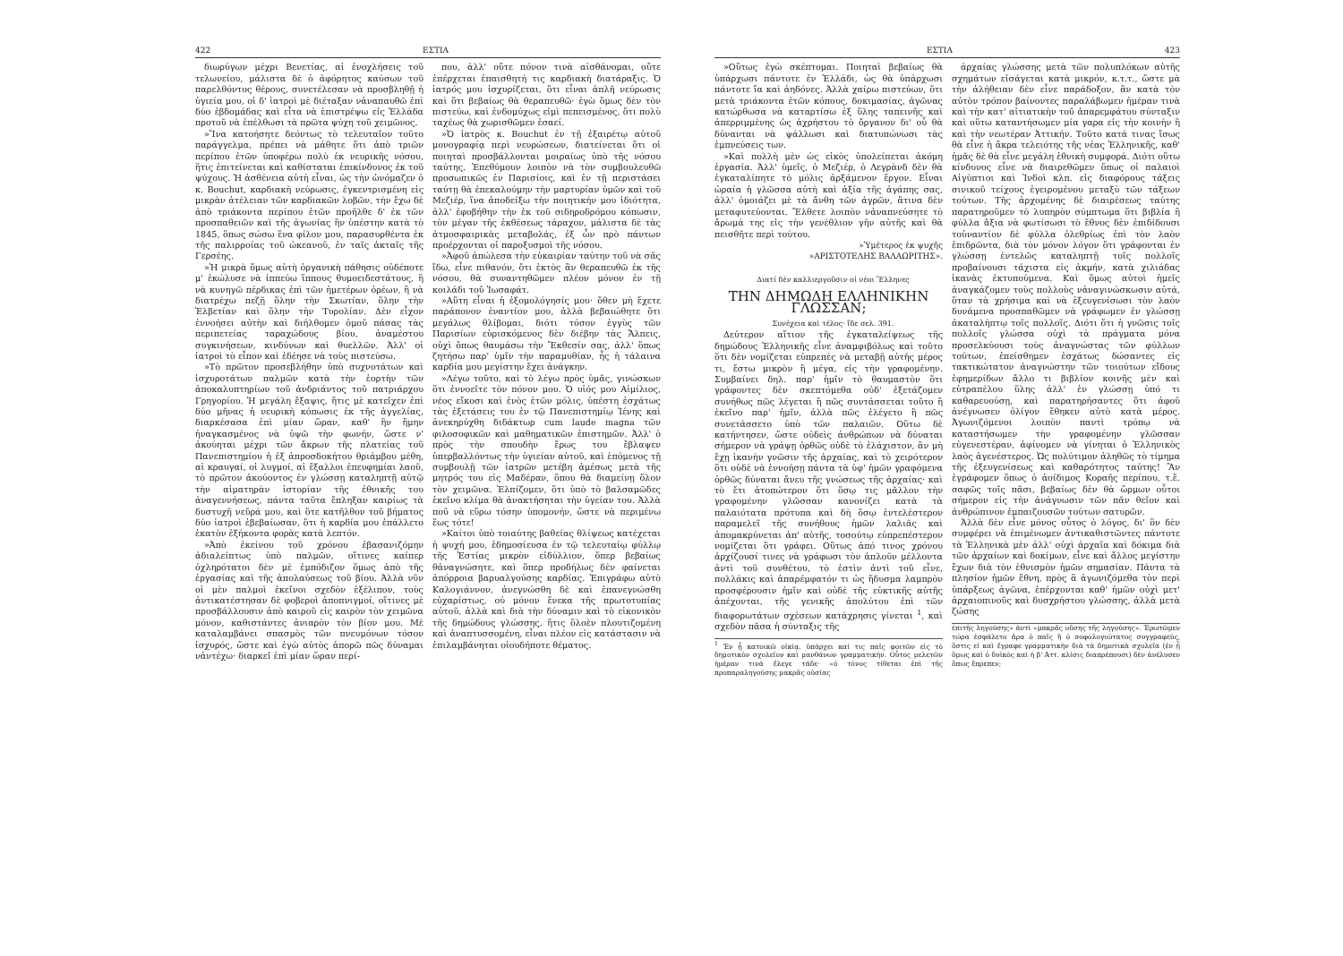422 ΕΣΤΙΑ
διωρύγων μέχρι Βενετίας, αἱ ἐνοχλήσεις τοῦ τελωνείου, μάλιστα δὲ ὁ ἀφόρητος καύσων τοῦ παρελθόντος θέρους, συνετέλεσαν νὰ προσβληθῇ ἡ ὑγιεία μου, οἱ δ' ἰατροὶ μὲ διέταξαν νἀναπαυθῶ ἐπὶ δύο ἑβδομάδας καὶ εἶτα νὰ ἐπιστρέψω εἰς Ἑλλάδα προτοῦ νὰ ἐπέλθωσι τὰ πρῶτα ψύχη τοῦ χειμῶνος.
»Ἵνα κατοήσητε δεόντως τὸ τελευταῖον τοῦτο παράγγελμα, πρέπει νὰ μάθητε ὅτι ἀπὸ τριῶν περίπου ἐτῶν ὑποφέρω πολὺ ἐκ νευρικῆς νόσου, ἥτις ἐπιτείνεται καὶ καθίσταται ἐπικίνδυνος ἐκ τοῦ ψύχους. Ἡ ἀσθένεια αὐτὴ εἶναι, ὡς τὴν ὠνόμαζεν ὁ κ. Bouchut, καρδιακὴ νεύρωσις, ἐγκεντρισμένη εἰς μικρὰν ἀτέλειαν τῶν καρδιακῶν λοβῶν, τὴν ἔχω δὲ ἀπὸ τριάκοντα περίπου ἐτῶν προῆλθε δ' ἐκ τῶν προσπαθειῶν καὶ τῆς ἀγωνίας ἣν ὑπέστην κατὰ τὸ 1845, ὅπως σώσω ἕνα φίλον μου, παρασυρθέντα ἐκ τῆς παλιρροίας τοῦ ὠκεανοῦ, ἐν ταῖς ἀκταῖς τῆς Γερσέης.
»Ἡ μικρὰ ὅμως αὐτὴ ὀργανικὴ πάθησις οὐδέποτε μ' ἐκώλυσε νὰ ἱππεύω ἵππους θυμοειδεστάτους, ἢ νὰ κυνηγῶ πέρδικας ἐπὶ τῶν ἡμετέρων ὀρέων, ἢ νὰ διατρέχω πεζῇ ὅλην τὴν Σκωτίαν, ὅλην τὴν Ἑλβετίαν καὶ ὅλην τὴν Τυρολίαν. Δὲν εἶχον ἐννοήσει αὐτὴν καὶ διήλθομεν ὁμοῦ πάσας τὰς περιπετείας ταραχώδους βίου, ἀναμέστου συγκινήσεων, κινδύνων καὶ θυελλῶν. Ἀλλ' οἱ ἰατροὶ τὸ εἶπον καὶ ἐδέησε νὰ τοὺς πιστεύσω.
»Τὸ πρῶτον προσεβλήθην ὑπὸ συχνοτάτων καὶ ἰσχυροτάτων παλμῶν κατὰ τὴν ἑορτὴν τῶν ἀποκαλυπτηρίων τοῦ ἀνδριάντος τοῦ πατριάρχου Γρηγορίου. Ἡ μεγάλη ἔξαψις, ἥτις μὲ κατεῖχεν ἐπὶ δύο μῆνας ἡ νευρικὴ κόπωσις ἐκ τῆς ἀγγελίας, διαρκέσασα ἐπὶ μίαν ὥραν, καθ' ἣν ἤμην ἠναγκασμένος νὰ ὑψῶ τὴν φωνήν, ὥστε ν' ἀκούηται μέχρι τῶν ἄκρων τῆς πλατείας τοῦ Πανεπιστημίου ἡ ἐξ ἀπροσδοκήτου θριάμβου μέθη, αἱ κραυγαί, οἱ λυγμοί, αἱ ἔξαλλοι ἐπευφημίαι λαοῦ, τὸ πρῶτον ἀκούοντος ἐν γλώσσῃ καταληπτῇ αὐτῷ τὴν αἱματηρὰν ἱστορίαν τῆς ἐθνικῆς του ἀναγεννήσεως, πάντα ταῦτα ἔπληξαν καιρίως τὰ δυστυχῆ νεῦρά μου, καὶ ὅτε κατῆλθον τοῦ βήματος δύο ἰατροὶ ἐβεβαίωσαν, ὅτι ἡ καρδία μου ἐπάλλετο ἑκατὸν ἑξήκοντα φορὰς κατὰ λεπτόν.
»Ἀπὸ ἐκείνου τοῦ χρόνου ἐβασανιζόμην ἀδιαλείπτως ὑπὸ παλμῶν, οἵτινες καίπερ ὀχληρότατοι δὲν μὲ ἐμπόδιζον ὅμως ἀπὸ τῆς ἐργασίας καὶ τῆς ἀπολαύσεως τοῦ βίου. Ἀλλὰ νῦν οἱ μὲν παλμοὶ ἐκεῖνοι σχεδὸν ἐξέλιπον, τοὺς ἀντικατέστησαν δὲ φοβεροὶ ἀποπνιγμοί, οἵτινες μὲ προσβάλλουσιν ἀπὸ καιροῦ εἰς καιρὸν τὸν χειμῶνα μόνον, καθιστάντες ἀνιαρὸν τὸν βίον μου. Μὲ καταλαμβάνει σπασμὸς τῶν πνευμόνων τόσον ἰσχυρός, ὥστε καὶ ἐγὼ αὐτὸς ἀπορῶ πῶς δύναμαι νἀντέχω· διαρκεῖ ἐπὶ μίαν ὥραν περί-
που, ἀλλ' οὔτε πόνον τινὰ αἰσθάνομαι, οὔτε ἐπέρχεται ἐπαισθητή τις καρδιακὴ διατάραξις. Ὁ ἰατρός μου ἰσχυρίζεται, ὅτι εἶναι ἁπλῆ νεύρωσις καὶ ὅτι βεβαίως θὰ θεραπευθῶ· ἐγὼ ὅμως δὲν τὸν πιστεύω, καὶ ἐνδομύχως εἰμὶ πεπεισμένος, ὅτι πολὺ ταχέως θὰ χωρισθῶμεν ἐσαεί.
»Ὁ ἰατρὸς κ. Bouchut ἐν τῇ ἐξαιρέτῳ αὐτοῦ μονογραφίᾳ περὶ νευρώσεων, διατείνεται ὅτι οἱ ποιηταὶ προσβάλλονται μοιραίως ὑπὸ τῆς νόσου ταύτης. Ἐπεθύμουν λοιπὸν νὰ τὸν συμβουλευθῶ προσωπικῶς ἐν Παρισίοις, καὶ ἐν τῇ περιστάσει ταύτῃ θὰ ἐπεκαλούμην τὴν μαρτυρίαν ὑμῶν καὶ τοῦ Μεζιέρ, ἵνα ἀποδείξω τὴν ποιητικήν μου ἰδιότητα, ἀλλ' ἐφοβήθην τὴν ἐκ τοῦ σιδηροδρόμου κόπωσιν, τὸν μέγαν τῆς ἐκθέσεως τάραχον, μάλιστα δὲ τὰς ἀτμοσφαιρικὰς μεταβολάς, ἐξ ὧν πρὸ πάντων προέρχονται οἱ παροξυσμοὶ τῆς νόσου.
»Ἀφοῦ ἀπώλεσα τὴν εὐκαιρίαν ταύτην τοῦ νὰ σᾶς ἴδω, εἶνε πιθανόν, ὅτι ἐκτὸς ἂν θεραπευθῶ ἐκ τῆς νόσου, θὰ συναντηθῶμεν πλέον μόνον ἐν τῇ κοιλάδι τοῦ Ἰωσαφάτ.
»Αὕτη εἶναι ἡ ἐξομολόγησίς μου· ὅθεν μὴ ἔχετε παράπονον ἐναντίον μου, ἀλλὰ βεβαιώθητε ὅτι μεγάλως θλίβομαι, διότι τόσον ἐγγὺς τῶν Παρισίων εὑρισκόμενος δὲν διέβην τὰς Ἄλπεις, οὐχὶ ὅπως θαυμάσω τὴν Ἔκθεσίν σας, ἀλλ' ὅπως ζητήσω παρ' ὑμῖν τὴν παραμυθίαν, ἧς ἡ τάλαινα καρδία μου μεγίστην ἔχει ἀνάγκην.
»Λέγω τοῦτο, καὶ τὸ λέγω πρὸς ὑμᾶς, γινώσκων ὅτι ἐννοεῖτε τὸν πόνον μου. Ὁ υἱός μου Αἰμίλιος, νέος εἴκοσι καὶ ἑνὸς ἐτῶν μόλις, ὑπέστη ἐσχάτως τὰς ἐξετάσεις του ἐν τῷ Πανεπιστημίῳ Ἰένης καὶ ἀνεκηρύχθη διδάκτωρ cum laude magna τῶν φιλοσοφικῶν καὶ μαθηματικῶν ἐπιστημῶν. Ἀλλ' ὁ πρὸς τὴν σπουδὴν ἔρως του ἔβλαψεν ὑπερβαλλόντως τὴν ὑγιείαν αὐτοῦ, καὶ ἑπόμενος τῇ συμβουλῇ τῶν ἰατρῶν μετέβη ἀμέσως μετὰ τῆς μητρός του εἰς Μαδέραν, ὅπου θὰ διαμείνῃ ὅλον τὸν χειμῶνα. Ἐλπίζομεν, ὅτι ὑπὸ τὸ βαλσαμῶδες ἐκεῖνο κλίμα θὰ ἀνακτήσηται τὴν ὑγείαν του. Ἀλλὰ ποῦ νὰ εὕρω τόσην ὑπομονήν, ὥστε νὰ περιμένω ἕως τότε!
»Καίτοι ὑπὸ τοιαύτης βαθείας θλίψεως κατέχεται ἡ ψυχή μου, ἐδημοσίευσα ἐν τῷ τελευταίῳ φύλλῳ τῆς Ἑστίας μικρὸν εἰδύλλιον, ὅπερ βεβαίως θἀναγνώσητε, καὶ ὅπερ προδήλως δὲν φαίνεται ἀπόρροια βαρυαλγούσης καρδίας. Ἐπιγράφω αὐτὸ Καλογιάννον, ἀνεγνώσθη δὲ καὶ ἐπανεγνώσθη εὐχαρίστως, οὐ μόνον ἕνεκα τῆς πρωτοτυπίας αὐτοῦ, ἀλλὰ καὶ διὰ τὴν δύναμιν καὶ τὸ εἰκονικὸν τῆς δημώδους γλώσσης, ἥτις ὅλοὲν πλουτιζομένη καὶ ἀναπτυσσομένη, εἶναι πλέον εἰς κατάστασιν νὰ ἐπιλαμβάνηται οἱουδήποτε θέματος.
ΕΣΤΙΑ 423
»Οὕτως ἐγὼ σκέπτομαι. Ποιηταὶ βεβαίως θὰ ὑπάρχωσι πάντοτε ἐν Ἑλλάδι, ὡς θὰ ὑπάρχωσι πάντοτε ἴα καὶ ἀηδόνες. Ἀλλὰ χαίρω πιστεύων, ὅτι μετὰ τριάκοντα ἐτῶν κόπους, δοκιμασίας, ἀγῶνας κατώρθωσα νὰ καταρτίσω ἐξ ὕλης ταπεινῆς καὶ ἀπερριμμένης ὡς ἀχρήστου τὸ ὄργανον δι' οὗ θὰ δύνανται νὰ ψάλλωσι καὶ διατυπώνωσι τὰς ἐμπνεύσεις των.
»Καὶ πολλὴ μὲν ὡς εἰκὸς ὑπολείπεται ἀκόμη ἐργασία. Ἀλλ' ὑμεῖς, ὁ Μεζιέρ, ὁ Λεγρὰνδ δὲν θὰ ἐγκαταλίπητε τὸ μόλις ἀρξάμενον ἔργον. Εἶναι ὡραία ἡ γλῶσσα αὐτὴ καὶ ἀξία τῆς ἀγάπης σας, ἀλλ' ὁμοιάζει μὲ τὰ ἄνθη τῶν ἀγρῶν, ἅτινα δὲν μεταφυτεύονται. Ἔλθετε λοιπὸν νἀναπνεύσητε τὸ ἄρωμά της εἰς τὴν γενέθλιον γῆν αὐτῆς καὶ θὰ πεισθῆτε περὶ τούτου.
»Ὑμέτερος ἐκ ψυχῆς
»ΑΡΙΣΤΟΤΕΛΗΣ ΒΑΛΑΩΡΙΤΗΣ».
Διατί δὲν καλλιεργοῦσιν οἱ νέοι Ἕλληνες
ΤΗΝ ΔΗΜΩΔΗ ΕΛΛΗΝΙΚΗΝ ΓΛΩΣΣΑΝ;
Συνέχεια καὶ τέλος· ἴδε σελ. 391.
Δεύτερον αἴτιον τῆς ἐγκαταλείψεως τῆς δημώδους Ἑλληνικῆς εἶνε ἀναμφιβόλως καὶ τοῦτο ὅτι δὲν νομίζεται εὐπρεπὲς νὰ μεταβῇ αὐτῆς μέρος τι, ἔστω μικρὸν ἢ μέγα, εἰς τὴν γραφομένην. Συμβαίνει δηλ. παρ' ἡμῖν τὸ θαυμαστὸν ὅτι γράφοντες δὲν σκεπτόμεθα οὐδ' ἐξετάζομεν συνήθως πῶς λέγεται ἢ πῶς συντάσσεται τοῦτο ἢ ἐκεῖνο παρ' ἡμῖν, ἀλλὰ πῶς ἐλέγετο ἢ πῶς συνετάσσετο ὑπὸ τῶν παλαιῶν. Οὕτω δὲ κατήντησεν, ὥστε οὐδεὶς ἀνθρώπων νὰ δύναται σήμερον νὰ γράψῃ ὀρθῶς οὐδὲ τὸ ἐλάχιστον, ἂν μὴ ἔχῃ ἱκανὴν γνῶσιν τῆς ἀρχαίας, καὶ τὸ χειρότερον ὅτι οὐδὲ νὰ ἐννοήσῃ πάντα τὰ ὑφ' ἡμῶν γραφόμενα ὀρθῶς δύναται ἄνευ τῆς γνώσεως τῆς ἀρχαίας· καὶ τὸ ἔτι ἀτοπώτερον ὅτι ὅσῳ τις μᾶλλον τὴν γραφομένην γλῶσσαν κανονίζει κατὰ τὰ παλαιότατα πρότυπα καὶ δὴ ὅσῳ ἐντελέστερον παραμελεῖ τῆς συνήθους ἡμῶν λαλιᾶς καὶ ἀπομακρύνεται ἀπ' αὐτῆς, τοσούτῳ εὐπρεπέστερον νομίζεται ὅτι γράφει. Οὕτως ἀπό τινος χρόνου ἀρχίζουσί τινες νὰ γράφωσι τὸν ἁπλοῦν μέλλοντα ἀντὶ τοῦ συνθέτου, τὸ ἐστὶν ἀντὶ τοῦ εἶνε, πολλάκις καὶ ἀπαρέμφατόν τι ὡς ἥδυσμα λαμπρὸν προσφέρουσιν ἡμῖν καὶ οὐδὲ τῆς εὐκτικῆς αὐτῆς ἀπέχονται, τῆς γενικῆς ἀπολύτου ἐπὶ τῶν διαφορωτάτων σχέσεων κατάχρησις γίνεται <sup>1</sup>, καὶ σχεδὸν πᾶσα ἡ σύνταξις τῆς
<sup>1</sup> Ἐν ᾗ κατοικῶ οἰκίᾳ, ὑπάρχει καί τις παῖς φοιτῶν εἰς τὸ δημοτικὸν σχολεῖον καὶ μανθάνων γραμματικήν. Οὗτος μελετῶν ἡμέραν τινὰ ἔλεγε τάδε· «ὁ τόνος τίθεται ἐπὶ τῆς προπαραληγούσης μακρᾶς οὐσίας
ἀρχαίας γλώσσης μετὰ τῶν πολυπλόκων αὐτῆς σχημάτων εἰσάγεται κατὰ μικρόν, κ.τ.τ., ὥστε μὰ τὴν ἀλήθειαν δὲν εἶνε παράδοξον, ἂν κατὰ τὸν αὐτὸν τρόπον βαίνοντες παραλάβωμεν ἡμέραν τινὰ καὶ τὴν κατ' αἰτιατικὴν τοῦ ἀπαρεμφάτου σύνταξιν καὶ οὕτω καταντήσωμεν μία γαρα εἰς τὴν κοινὴν ἢ καὶ τὴν νεωτέραν Ἀττικήν. Τοῦτο κατά τινας ἴσως θὰ εἶνε ἡ ἄκρα τελειότης τῆς νέας Ἑλληνικῆς, καθ' ἡμᾶς δὲ θὰ εἶνε μεγάλη ἐθνικὴ συμφορά. Διότι οὕτω κίνδυνος εἶνε νὰ διαιρεθῶμεν ὅπως οἱ παλαιοὶ Αἰγύπτιοι καὶ Ἰνδοὶ κλπ. εἰς διαφόρους τάξεις σινικοῦ τείχους ἐγειρομένου μεταξὺ τῶν τάξεων τούτων. Τῆς ἀρχομένης δὲ διαιρέσεως ταύτης παρατηροῦμεν τὸ λυπηρὸν σύμπτωμα ὅτι βιβλία ἢ φύλλα ἄξια νὰ φωτίσωσι τὸ ἔθνος δὲν ἐπιδίδουσι τοὐναντίον δὲ φύλλα ὀλεθρίως ἐπὶ τὸν λαὸν ἐπιδρῶντα, διὰ τὸν μόνον λόγον ὅτι γράφονται ἐν γλώσσῃ ἐντελῶς καταληπτῇ τοῖς πολλοῖς προβαίνουσι τάχιστα εἰς ἀκμήν, κατὰ χιλιάδας ἱκανὰς ἐκτυπούμενα. Καὶ ὅμως αὐτοὶ ἡμεῖς ἀναγκάζομεν τοὺς πολλοὺς νἀναγινώσκωσιν αὐτά, ὅταν τὰ χρήσιμα καὶ νὰ ἐξευγενίσωσι τὸν λαὸν δυνάμενα προσπαθῶμεν νὰ γράφωμεν ἐν γλώσσῃ ἀκαταλήπτῳ τοῖς πολλοῖς. Διότι ὅτι ἡ γνῶσις τοῖς πολλοῖς γλώσσα οὐχὶ τὰ πράγματα μόνα προσελκύουσι τοὺς ἀναγνώστας τῶν φύλλων τούτων, ἐπείσθημεν ἐσχάτως δώσαντες εἰς τακτικώτατον ἀναγνώστην τῶν τοιούτων εἴδους ἐφημερίδων ἄλλο τι βιβλίον κοινῆς μὲν καὶ εὐτραπέλου ὕλης ἀλλ' ἐν γλώσσῃ ὑπό τι καθαρευούσῃ, καὶ παρατηρήσαντες ὅτι ἀφοῦ ἀνέγνωσεν ὀλίγον ἔθηκεν αὐτὸ κατὰ μέρος. Ἀγωνιζόμενοι λοιπὸν παντὶ τρόπῳ νὰ καταστήσωμεν τὴν γραφομένην γλῶσσαν εὐγενεστέραν, ἀφίνομεν νὰ γίνηται ὁ Ἑλληνικὸς λαὸς ἀγενέστερος. Ὡς πολύτιμον ἀληθῶς τὸ τίμημα τῆς ἐξευγενίσεως καὶ καθαρότητος ταύτης! Ἂν ἐγράφομεν ὅπως ὁ ἀοίδιμος Κοραῆς περίπου, τ.ἔ. σαφῶς τοῖς πᾶσι, βεβαίως δὲν θὰ ὥρμων οὗτοι σήμερον εἰς τὴν ἀνάγνωσιν τῶν πᾶν θεῖον καὶ ἀνθρώπινον ἐμπαιζουσῶν τούτων σατυρῶν.
Ἀλλὰ δὲν εἶνε μόνος οὗτος ὁ λόγος, δι' ὃν δὲν συμφέρει νὰ ἐπιμένωμεν ἀντικαθιστῶντες πάντοτε τὰ Ἑλληνικὰ μὲν ἀλλ' οὐχὶ ἀρχαῖα καὶ δόκιμα διὰ τῶν ἀρχαίων καὶ δοκίμων, εἶνε καὶ ἄλλος μεγίστην ἔχων διὰ τὸν ἐθνισμὸν ἡμῶν σημασίαν. Πάντα τὰ πλησίον ἡμῶν ἔθνη, πρὸς ἃ ἀγωνιζόμεθα τὸν περὶ ὑπάρξεως ἀγῶνα, ἐπέρχονται καθ' ἡμῶν οὐχὶ μετ' ἀρχαιοπινοῦς καὶ δυσχρήστου γλώσσης, ἀλλὰ μετὰ ζώσης
ἐπιτῆς ληγούσης» ἀντὶ «μακρᾶς οὔσης τῆς ληγούσης». Ἐρωτῶμεν τώρα ἐσφάλετο ἄρα ὁ παῖς ἢ ὁ σοφολογιώτατος συγγραφεύς, ὅστις εἰ καὶ ἔγραφε γραμματικὴν διὰ τὰ δημοτικὰ σχολεῖα (ἐν ᾗ ὅμως καὶ ὁ δυϊκὸς καὶ ἡ β' Ἀττ. κλίσις διαπρέπουσι) δὲν ἀνέλυσεν ὅπως ἔπρεπεν;